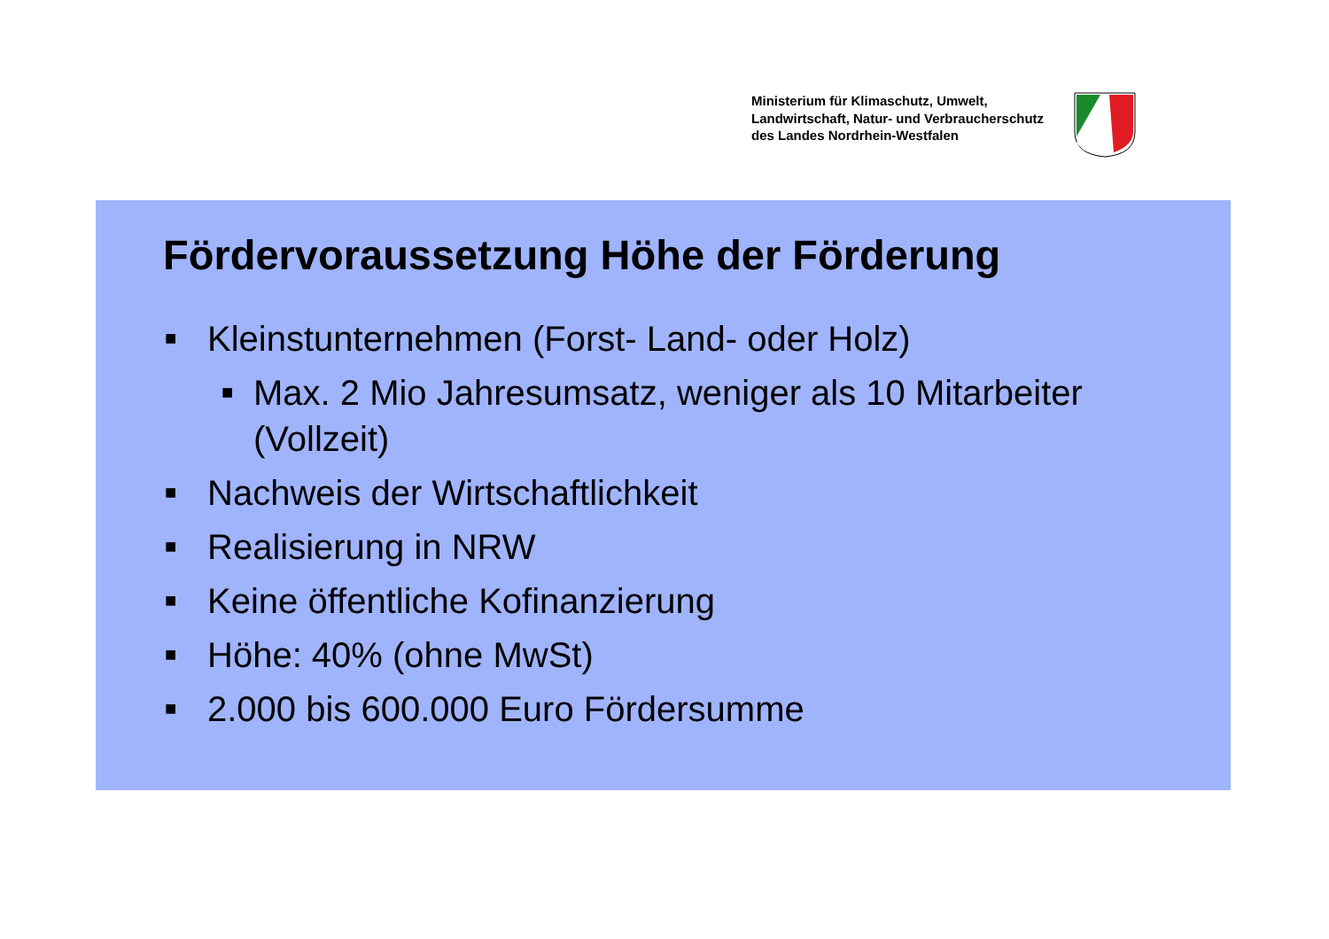Ministerium für Klimaschutz, Umwelt,
Landwirtschaft, Natur- und Verbraucherschutz
des Landes Nordrhein-Westfalen
Fördervoraussetzung Höhe der Förderung
■ Kleinstunternehmen (Forst- Land- oder Holz)
■ Max. 2 Mio Jahresumsatz, weniger als 10 Mitarbeiter (Vollzeit)
■ Nachweis der Wirtschaftlichkeit
■ Realisierung in NRW
■ Keine öffentliche Kofinanzierung
■ Höhe: 40% (ohne MwSt)
■ 2.000 bis 600.000 Euro Fördersumme